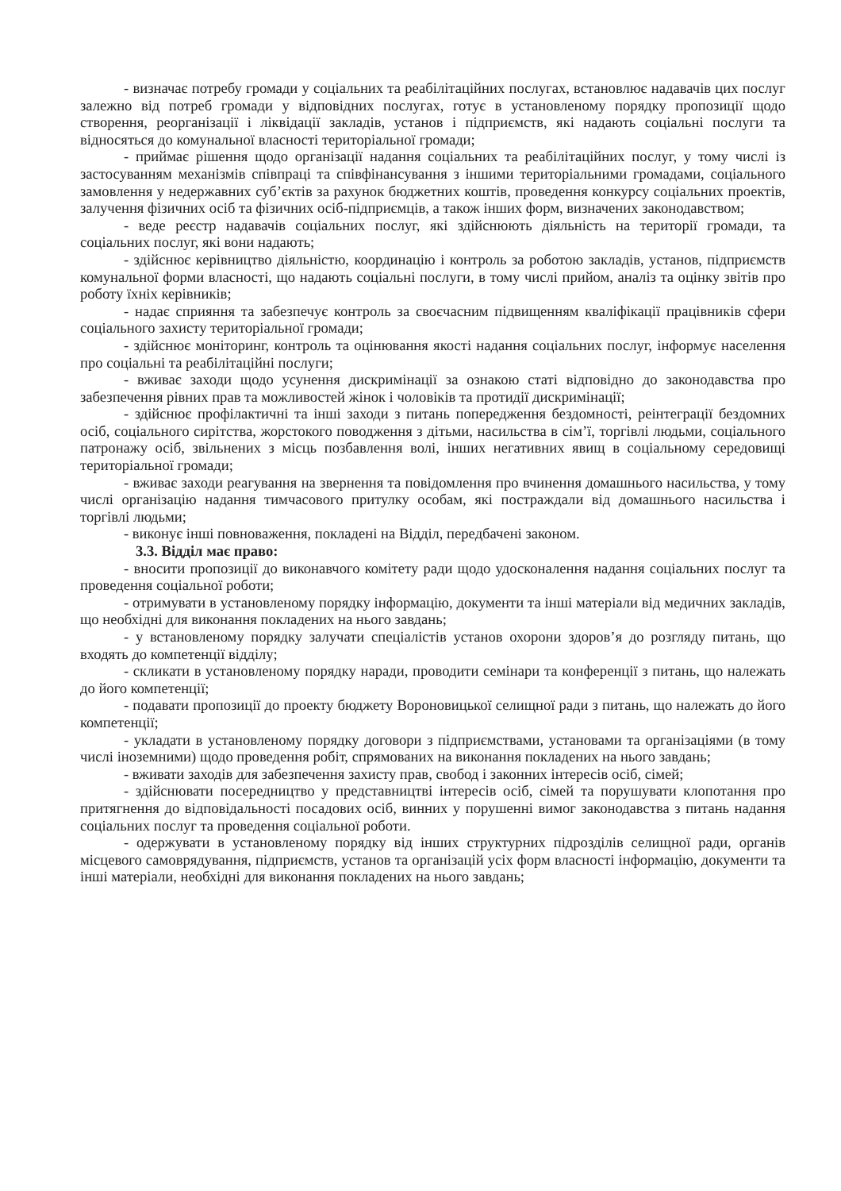- визначає потребу громади у соціальних та реабілітаційних послугах, встановлює надавачів цих послуг залежно від потреб громади у відповідних послугах, готує в установленому порядку пропозиції щодо створення, реорганізації і ліквідації закладів, установ і підприємств, які надають соціальні послуги та відносяться до комунальної власності територіальної громади;
- приймає рішення щодо організації надання соціальних та реабілітаційних послуг, у тому числі із застосуванням механізмів співпраці та співфінансування з іншими територіальними громадами, соціального замовлення у недержавних суб’єктів за рахунок бюджетних коштів, проведення конкурсу соціальних проектів, залучення фізичних осіб та фізичних осіб-підприємців, а також інших форм, визначених законодавством;
- веде реєстр надавачів соціальних послуг, які здійснюють діяльність на території громади, та соціальних послуг, які вони надають;
- здійснює керівництво діяльністю, координацію і контроль за роботою закладів, установ, підприємств комунальної форми власності, що надають соціальні послуги, в тому числі прийом, аналіз та оцінку звітів про роботу їхніх керівників;
- надає сприяння та забезпечує контроль за своєчасним підвищенням кваліфікації працівників сфери соціального захисту територіальної громади;
- здійснює моніторинг, контроль та оцінювання якості надання соціальних послуг, інформує населення про соціальні та реабілітаційні послуги;
- вживає заходи щодо усунення дискримінації за ознакою статі відповідно до законодавства про забезпечення рівних прав та можливостей жінок і чоловіків та протидії дискримінації;
- здійснює профілактичні та інші заходи з питань попередження бездомності, реінтеграції бездомних осіб, соціального сирітства, жорстокого поводження з дітьми, насильства в сім’ї, торгівлі людьми, соціального патронажу осіб, звільнених з місць позбавлення волі, інших негативних явищ в соціальному середовищі територіальної громади;
- вживає заходи реагування на звернення та повідомлення про вчинення домашнього насильства, у тому числі організацію надання тимчасового притулку особам, які постраждали від домашнього насильства і торгівлі людьми;
- виконує інші повноваження, покладені на Відділ, передбачені законом.
3.3. Відділ має право:
- вносити пропозиції до виконавчого комітету ради щодо удосконалення надання соціальних послуг та проведення соціальної роботи;
- отримувати в установленому порядку інформацію, документи та інші матеріали від медичних закладів, що необхідні для виконання покладених на нього завдань;
- у встановленому порядку залучати спеціалістів установ охорони здоров’я до розгляду питань, що входять до компетенції відділу;
- скликати в установленому порядку наради, проводити семінари та конференції з питань, що належать до його компетенції;
- подавати пропозиції до проекту бюджету Вороновицької селищної ради з питань, що належать до його компетенції;
- укладати в установленому порядку договори з підприємствами, установами та організаціями (в тому числі іноземними) щодо проведення робіт, спрямованих на виконання покладених на нього завдань;
- вживати заходів для забезпечення захисту прав, свобод і законних інтересів осіб, сімей;
- здійснювати посередництво у представництві інтересів осіб, сімей та порушувати клопотання про притягнення до відповідальності посадових осіб, винних у порушенні вимог законодавства з питань надання соціальних послуг та проведення соціальної роботи.
- одержувати в установленому порядку від інших структурних підрозділів селищної ради, органів місцевого самоврядування, підприємств, установ та організацій усіх форм власності інформацію, документи та інші матеріали, необхідні для виконання покладених на нього завдань;